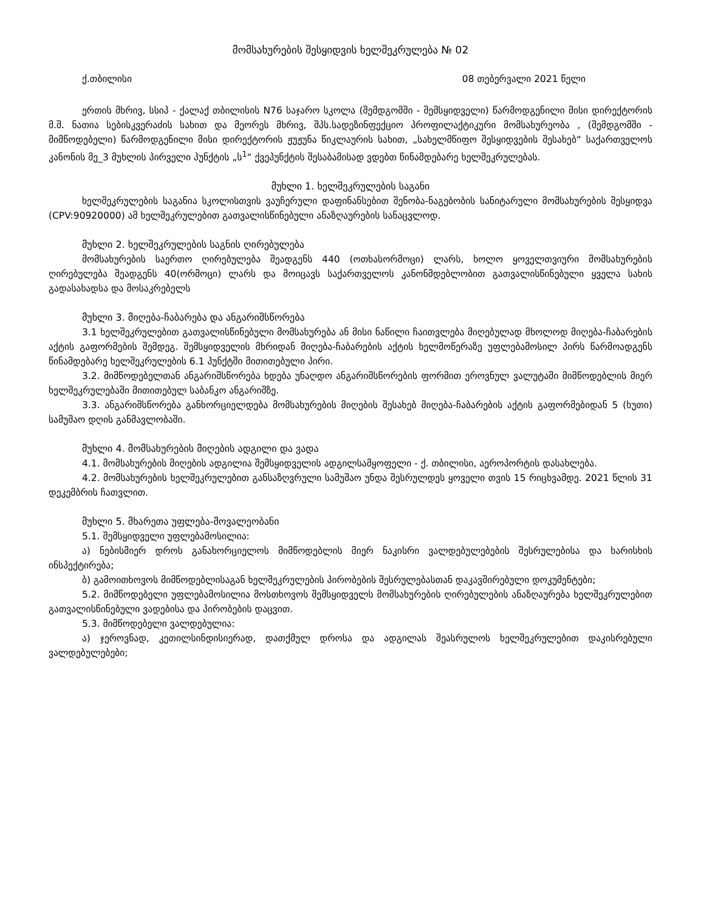მომსახურების შესყიდვის ხელშეკრულება № 02
ქ.თბილისი 08 თებერვალი 2021 წელი
ერთის მხრივ, სსიპ - ქალაქ თბილისის N76 საჯარო სკოლა (შემდგომში - შემსყიდველი) წარმოდგენილი მისი დირექტორის მ.შ. ნათია სებისკვერაძის სახით და მეორეს მხრივ, შპს.სადეზინფექციო პროფილაქტიკური მომსახურეობა , (შემდგომში - მიმწოდებელი) წარმოდგენილი მისი დირექტორის ჟუჟუნა წიკლაურის სახით, „სახელმწიფო შესყიდვების შესახებ“ საქართველოს კანონის მე_3 მუხლის პირველი პუნქტის „ს<sup>1</sup>“ ქვეპუნქტის შესაბამისად ვდებთ წინამდებარე ხელშეკრულებას.
მუხლი 1. ხელშეკრულების საგანი
ხელშეკრულების საგანია სკოლისთვის ვაუჩერული დაფინანსებით შენობა-ნაგებობის სანიტარული მომსახურების შესყიდვა (CPV:90920000) ამ ხელშეკრულებით გათვალისწინებული ანაზღაურების სანაცვლოდ.
მუხლი 2. ხელშეკრულების საგნის ღირებულება
მომსახურების საერთო ღირებულება შეადგენს 440 (ოთხასორმოცი) ლარს, ხოლო ყოველთვიური მომსახურების ღირებულება შეადგენს 40(ორმოცი) ლარს და მოიცავს საქართველოს კანონმდებლობით გათვალისწინებული ყველა სახის გადასახადსა და მოსაკრებელს
მუხლი 3. მიღება-ჩაბარება და ანგარიშსწორება
3.1 ხელშეკრულებით გათვალისწინებული მომსახურება ან მისი ნაწილი ჩაითვლება მიღებულად მხოლოდ მიღება-ჩაბარების აქტის გაფორმების შემდეგ. შემსყიდველის მხრიდან მიღება-ჩაბარების აქტის ხელმოწერაზე უფლებამოსილ პირს წარმოადგენს წინამდებარე ხელშეკრულების 6.1 პუნქტში მითითებული პირი.
3.2. მიმწოდებელთან ანგარიშსწორება ხდება უნაღდო ანგარიშსწორების ფორმით ეროვნულ ვალუტაში მიმწოდებლის მიერ ხელშეკრულებაში მითითებულ საბანკო ანგარიშზე.
3.3. ანგარიშსწორება განხორციელდება მომსახურების მიღების შესახებ მიღება-ჩაბარების აქტის გაფორმებიდან 5 (ხუთი) სამუშაო დღის განმავლობაში.
მუხლი 4. მომსახურების მიღების ადგილი და ვადა
4.1. მომსახურების მიღების ადგილია შემსყიდველის ადგილსამყოფელი - ქ. თბილისი, აეროპორტის დასახლება.
4.2. მომსახურების ხელშეკრულებით განსაზღვრული სამუშაო უნდა შესრულდეს ყოველი თვის 15 რიცხვამდე. 2021 წლის 31 დეკემბრის ჩათვლით.
მუხლი 5. მხარეთა უფლება-მოვალეობანი
5.1. შემსყიდველი უფლებამოსილია:
ა) ნებისმიერ დროს განახორციელოს მიმწოდებლის მიერ ნაკისრი ვალდებულებების შესრულებისა და ხარისხის ინსპექტირება;
ბ) გამოითხოვოს მიმწოდებლისაგან ხელშეკრულების პირობების შესრულებასთან დაკავშირებული დოკუმენტები;
5.2. მიმწოდებელი უფლებამოსილია მოსთხოვოს შემსყიდველს მომსახურების ღირებულების ანაზღაურება ხელშეკრულებით გათვალისწინებული ვადებისა და პირობების დაცვით.
5.3. მიმწოდებელი ვალდებულია:
ა) ჯეროვნად, კეთილსინდისიერად, დათქმულ დროსა და ადგილას შეასრულოს ხელშეკრულებით დაკისრებული ვალდებულებები;